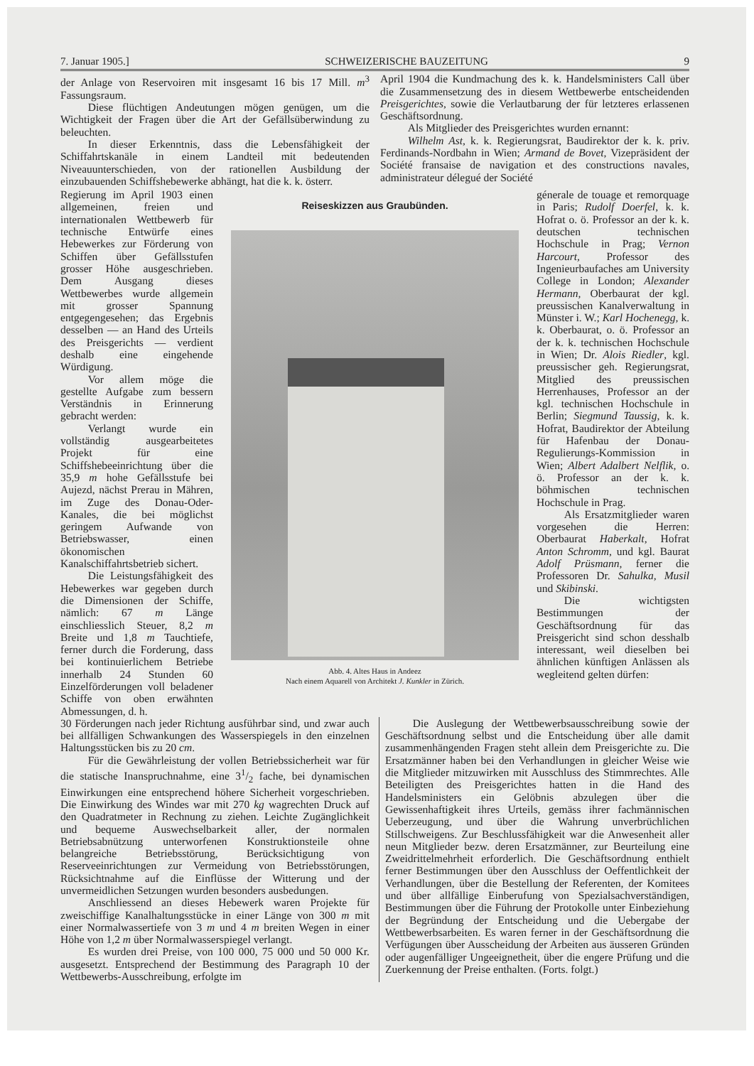7. Januar 1905.] SCHWEIZERISCHE BAUZEITUNG 9
der Anlage von Reservoiren mit insgesamt 16 bis 17 Mill. m<sup>3</sup> Fassungsraum.
Diese flüchtigen Andeutungen mögen genügen, um die Wichtigkeit der Fragen über die Art der Gefällsüberwindung zu beleuchten.
In dieser Erkenntnis, dass die Lebensfähigkeit der Schiffahrtskanäle in einem Landteil mit bedeutenden Niveauunterschieden, von der rationellen Ausbildung der einzubauenden Schiffshebewerke abhängt, hat die k. k. österr.
April 1904 die Kundmachung des k. k. Handelsministers Call über die Zusammensetzung des in diesem Wettbewerbe entscheidenden Preisgerichtes, sowie die Verlautbarung der für letzteres erlassenen Geschäftsordnung.
Als Mitglieder des Preisgerichtes wurden ernannt:
Wilhelm Ast, k. k. Regierungsrat, Baudirektor der k. k. priv. Ferdinands-Nordbahn in Wien; Armand de Bovet, Vizepräsident der Société fransaise de navigation et des constructions navales, administrateur délegué der Société
Regierung im April 1903 einen allgemeinen, freien und internationalen Wettbewerb für technische Entwürfe eines Hebewerkes zur Förderung von Schiffen über Gefällsstufen grosser Höhe ausgeschrieben. Dem Ausgang dieses Wettbewerbes wurde allgemein mit grosser Spannung entgegengesehen; das Ergebnis desselben — an Hand des Urteils des Preisgerichts — verdient deshalb eine eingehende Würdigung.
Vor allem möge die gestellte Aufgabe zum bessern Verständnis in Erinnerung gebracht werden:
Verlangt wurde ein vollständig ausgearbeitetes Projekt für eine Schiffshebeeinrichtung über die 35,9 m hohe Gefällsstufe bei Aujezd, nächst Prerau in Mähren, im Zuge des Donau-Oder-Kanales, die bei möglichst geringem Aufwande von Betriebswasser, einen ökonomischen Kanalschiffahrtsbetrieb sichert.
Die Leistungsfähigkeit des Hebewerkes war gegeben durch die Dimensionen der Schiffe, nämlich: 67 m Länge einschliesslich Steuer, 8,2 m Breite und 1,8 m Tauchtiefe, ferner durch die Forderung, dass bei kontinuierlichem Betriebe innerhalb 24 Stunden 60 Einzelförderungen voll beladener Schiffe von oben erwähnten Abmessungen, d. h.
Reiseskizzen aus Graubünden.
Abb. 4. Altes Haus in Andeez
Nach einem Aquarell von Architekt J. Kunkler in Zürich.
génerale de touage et remorquage in Paris; Rudolf Doerfel, k. k. Hofrat o. ö. Professor an der k. k. deutschen technischen Hochschule in Prag; Vernon Harcourt, Professor des Ingenieurbaufaches am University College in London; Alexander Hermann, Oberbaurat der kgl. preussischen Kanalverwaltung in Münster i. W.; Karl Hochenegg, k. k. Oberbaurat, o. ö. Professor an der k. k. technischen Hochschule in Wien; Dr. Alois Riedler, kgl. preussischer geh. Regierungsrat, Mitglied des preussischen Herrenhauses, Professor an der kgl. technischen Hochschule in Berlin; Siegmund Taussig, k. k. Hofrat, Baudirektor der Abteilung für Hafenbau der Donau-Regulierungs-Kommission in Wien; Albert Adalbert Nelflik, o. ö. Professor an der k. k. böhmischen technischen Hochschule in Prag.
Als Ersatzmitglieder waren vorgesehen die Herren: Oberbaurat Haberkalt, Hofrat Anton Schromm, und kgl. Baurat Adolf Prüsmann, ferner die Professoren Dr. Sahulka, Musil und Skibinski.
Die wichtigsten Bestimmungen der Geschäftsordnung für das Preisgericht sind schon desshalb interessant, weil dieselben bei ähnlichen künftigen Anlässen als wegleitend gelten dürfen:
30 Förderungen nach jeder Richtung ausführbar sind, und zwar auch bei allfälligen Schwankungen des Wasserspiegels in den einzelnen Haltungsstücken bis zu 20 cm.
Für die Gewährleistung der vollen Betriebssicherheit war für die statische Inanspruchnahme, eine 31/2 fache, bei dynamischen Einwirkungen eine entsprechend höhere Sicherheit vorgeschrieben. Die Einwirkung des Windes war mit 270 kg wagrechten Druck auf den Quadratmeter in Rechnung zu ziehen. Leichte Zugänglichkeit und bequeme Auswechselbarkeit aller, der normalen Betriebsabnützung unterworfenen Konstruktionsteile ohne belangreiche Betriebsstörung, Berücksichtigung von Reserveeinrichtungen zur Vermeidung von Betriebsstörungen, Rücksichtnahme auf die Einflüsse der Witterung und der unvermeidlichen Setzungen wurden besonders ausbedungen.
Anschliessend an dieses Hebewerk waren Projekte für zweischiffige Kanalhaltungsstücke in einer Länge von 300 m mit einer Normalwassertiefe von 3 m und 4 m breiten Wegen in einer Höhe von 1,2 m über Normalwasserspiegel verlangt.
Es wurden drei Preise, von 100 000, 75 000 und 50 000 Kr. ausgesetzt. Entsprechend der Bestimmung des Paragraph 10 der Wettbewerbs-Ausschreibung, erfolgte im
Die Auslegung der Wettbewerbsausschreibung sowie der Geschäftsordnung selbst und die Entscheidung über alle damit zusammenhängenden Fragen steht allein dem Preisgerichte zu. Die Ersatzmänner haben bei den Verhandlungen in gleicher Weise wie die Mitglieder mitzuwirken mit Ausschluss des Stimmrechtes. Alle Beteiligten des Preisgerichtes hatten in die Hand des Handelsministers ein Gelöbnis abzulegen über die Gewissenhaftigkeit ihres Urteils, gemäss ihrer fachmännischen Ueberzeugung, und über die Wahrung unverbrüchlichen Stillschweigens. Zur Beschlussfähigkeit war die Anwesenheit aller neun Mitglieder bezw. deren Ersatzmänner, zur Beurteilung eine Zweidrittelmehrheit erforderlich. Die Geschäftsordnung enthielt ferner Bestimmungen über den Ausschluss der Oeffentlichkeit der Verhandlungen, über die Bestellung der Referenten, der Komitees und über allfällige Einberufung von Spezialsachverständigen, Bestimmungen über die Führung der Protokolle unter Einbeziehung der Begründung der Entscheidung und die Uebergabe der Wettbewerbsarbeiten. Es waren ferner in der Geschäftsordnung die Verfügungen über Ausscheidung der Arbeiten aus äusseren Gründen oder augenfälliger Ungeeignetheit, über die engere Prüfung und die Zuerkennung der Preise enthalten. (Forts. folgt.)